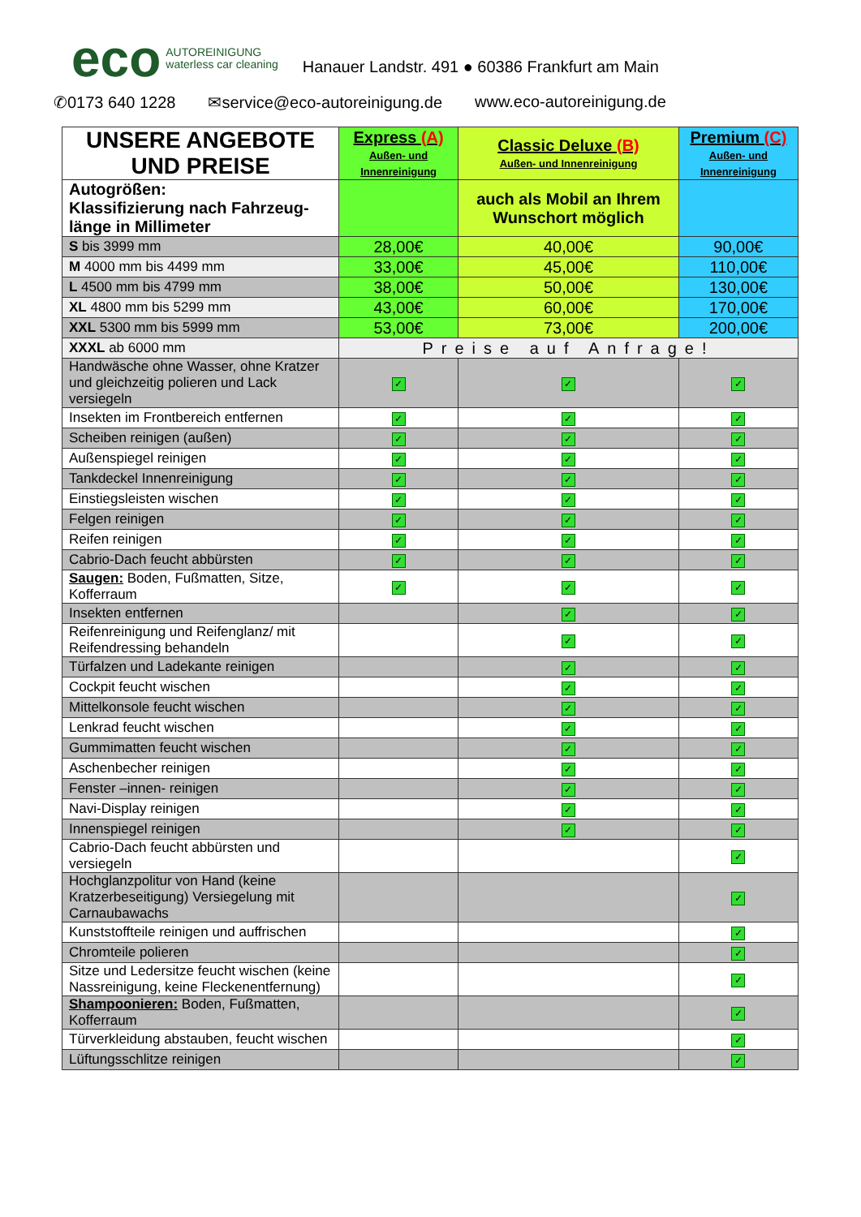eco AUTOREINIGUNG
waterless car cleaning Hanauer Landstr. 491 ● 60386 Frankfurt am Main
✆0173 640 1228 ✉service@eco-autoreinigung.de www.eco-autoreinigung.de
| UNSERE ANGEBOTE UND PREISE | Express (A) Außen- und Innenreinigung | Classic Deluxe (B) Außen- und Innenreinigung | Premium (C) Außen- und Innenreinigung |
| --- | --- | --- | --- |
| Autogrößen: Klassifizierung nach Fahrzeug-länge in Millimeter | | auch als Mobil an Ihrem Wunschort möglich | |
| S bis 3999 mm | 28,00€ | 40,00€ | 90,00€ |
| M 4000 mm bis 4499 mm | 33,00€ | 45,00€ | 110,00€ |
| L 4500 mm bis 4799 mm | 38,00€ | 50,00€ | 130,00€ |
| XL 4800 mm bis 5299 mm | 43,00€ | 60,00€ | 170,00€ |
| XXL 5300 mm bis 5999 mm | 53,00€ | 73,00€ | 200,00€ |
| XXXL ab 6000 mm | Preise auf Anfrage! | | |
| Handwäsche ohne Wasser, ohne Kratzer und gleichzeitig polieren und Lack versiegeln | ✓ | ✓ | ✓ |
| Insekten im Frontbereich entfernen | ✓ | ✓ | ✓ |
| Scheiben reinigen (außen) | ✓ | ✓ | ✓ |
| Außenspiegel reinigen | ✓ | ✓ | ✓ |
| Tankdeckel Innenreinigung | ✓ | ✓ | ✓ |
| Einstiegsleisten wischen | ✓ | ✓ | ✓ |
| Felgen reinigen | ✓ | ✓ | ✓ |
| Reifen reinigen | ✓ | ✓ | ✓ |
| Cabrio-Dach feucht abbürsten | ✓ | ✓ | ✓ |
| Saugen: Boden, Fußmatten, Sitze, Kofferraum | ✓ | ✓ | ✓ |
| Insekten entfernen | | ✓ | ✓ |
| Reifenreinigung und Reifenglanz/ mit Reifendressing behandeln | | ✓ | ✓ |
| Türfalzen und Ladekante reinigen | | ✓ | ✓ |
| Cockpit feucht wischen | | ✓ | ✓ |
| Mittelkonsole feucht wischen | | ✓ | ✓ |
| Lenkrad feucht wischen | | ✓ | ✓ |
| Gummimatten feucht wischen | | ✓ | ✓ |
| Aschenbecher reinigen | | ✓ | ✓ |
| Fenster –innen- reinigen | | ✓ | ✓ |
| Navi-Display reinigen | | ✓ | ✓ |
| Innenspiegel reinigen | | ✓ | ✓ |
| Cabrio-Dach feucht abbürsten und versiegeln | | | ✓ |
| Hochglanzpolitur von Hand (keine Kratzerbeseitigung) Versiegelung mit Carnaubawachs | | | ✓ |
| Kunststoffteile reinigen und auffrischen | | | ✓ |
| Chromteile polieren | | | ✓ |
| Sitze und Ledersitze feucht wischen (keine Nassreinigung, keine Fleckenentfernung) | | | ✓ |
| Shampoonieren: Boden, Fußmatten, Kofferraum | | | ✓ |
| Türverkleidung abstauben, feucht wischen | | | ✓ |
| Lüftungsschlitze reinigen | | | ✓ |